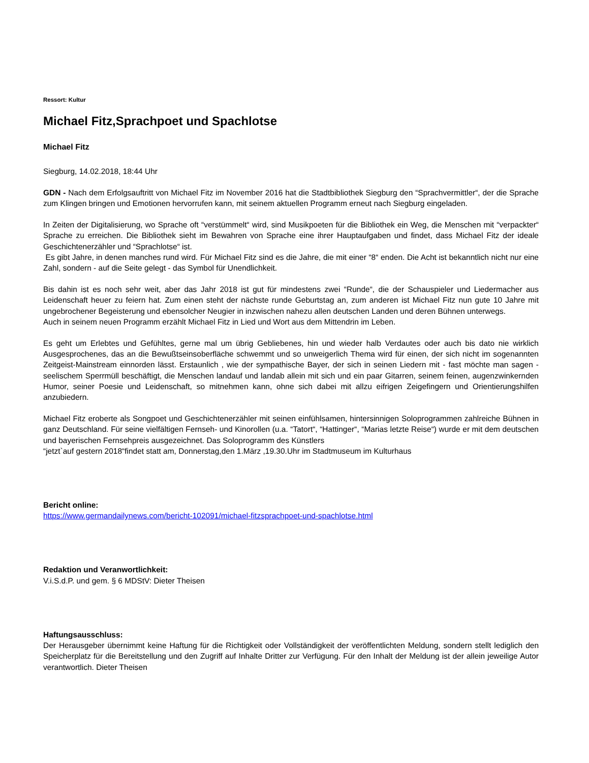Ressort: Kultur
Michael Fitz,Sprachpoet und Spachlotse
Michael Fitz
Siegburg, 14.02.2018, 18:44 Uhr
GDN - Nach dem Erfolgsauftritt von Michael Fitz im November 2016 hat die Stadtbibliothek Siegburg den “Sprachvermittler“, der die Sprache zum Klingen bringen und Emotionen hervorrufen kann, mit seinem aktuellen Programm erneut nach Siegburg eingeladen.
In Zeiten der Digitalisierung, wo Sprache oft “verstümmelt“ wird, sind Musikpoeten für die Bibliothek ein Weg, die Menschen mit “verpackter“ Sprache zu erreichen. Die Bibliothek sieht im Bewahren von Sprache eine ihrer Hauptaufgaben und findet, dass Michael Fitz der ideale Geschichtenerzähler und “Sprachlotse“ ist.
Es gibt Jahre, in denen manches rund wird. Für Michael Fitz sind es die Jahre, die mit einer “8“ enden. Die Acht ist bekanntlich nicht nur eine Zahl, sondern - auf die Seite gelegt - das Symbol für Unendlichkeit.
Bis dahin ist es noch sehr weit, aber das Jahr 2018 ist gut für mindestens zwei “Runde“, die der Schauspieler und Liedermacher aus Leidenschaft heuer zu feiern hat. Zum einen steht der nächste runde Geburtstag an, zum anderen ist Michael Fitz nun gute 10 Jahre mit ungebrochener Begeisterung und ebensolcher Neugier in inzwischen nahezu allen deutschen Landen und deren Bühnen unterwegs.
Auch in seinem neuen Programm erzählt Michael Fitz in Lied und Wort aus dem Mittendrin im Leben.
Es geht um Erlebtes und Gefühltes, gerne mal um übrig Gebliebenes, hin und wieder halb Verdautes oder auch bis dato nie wirklich Ausgesprochenes, das an die Bewußtseinsoberfläche schwemmt und so unweigerlich Thema wird für einen, der sich nicht im sogenannten Zeitgeist-Mainstream einnorden lässt. Erstaunlich , wie der sympathische Bayer, der sich in seinen Liedern mit - fast möchte man sagen - seelischem Sperrmüll beschäftigt, die Menschen landauf und landab allein mit sich und ein paar Gitarren, seinem feinen, augenzwinkernden Humor, seiner Poesie und Leidenschaft, so mitnehmen kann, ohne sich dabei mit allzu eifrigen Zeigefingern und Orientierungshilfen anzubiedern.
Michael Fitz eroberte als Songpoet und Geschichtenerzähler mit seinen einfühlsamen, hintersinnigen Soloprogrammen zahlreiche Bühnen in ganz Deutschland. Für seine vielfältigen Fernseh- und Kinorollen (u.a. “Tatort“, “Hattinger“, “Marias letzte Reise“) wurde er mit dem deutschen und bayerischen Fernsehpreis ausgezeichnet. Das Soloprogramm des Künstlers
“jetzt`auf gestern 2018“findet statt am, Donnerstag,den 1.März ,19.30.Uhr im Stadtmuseum im Kulturhaus
Bericht online:
https://www.germandailynews.com/bericht-102091/michael-fitzsprachpoet-und-spachlotse.html
Redaktion und Veranwortlichkeit:
V.i.S.d.P. und gem. § 6 MDStV: Dieter Theisen
Haftungsausschluss:
Der Herausgeber übernimmt keine Haftung für die Richtigkeit oder Vollständigkeit der veröffentlichten Meldung, sondern stellt lediglich den Speicherplatz für die Bereitstellung und den Zugriff auf Inhalte Dritter zur Verfügung. Für den Inhalt der Meldung ist der allein jeweilige Autor verantwortlich. Dieter Theisen